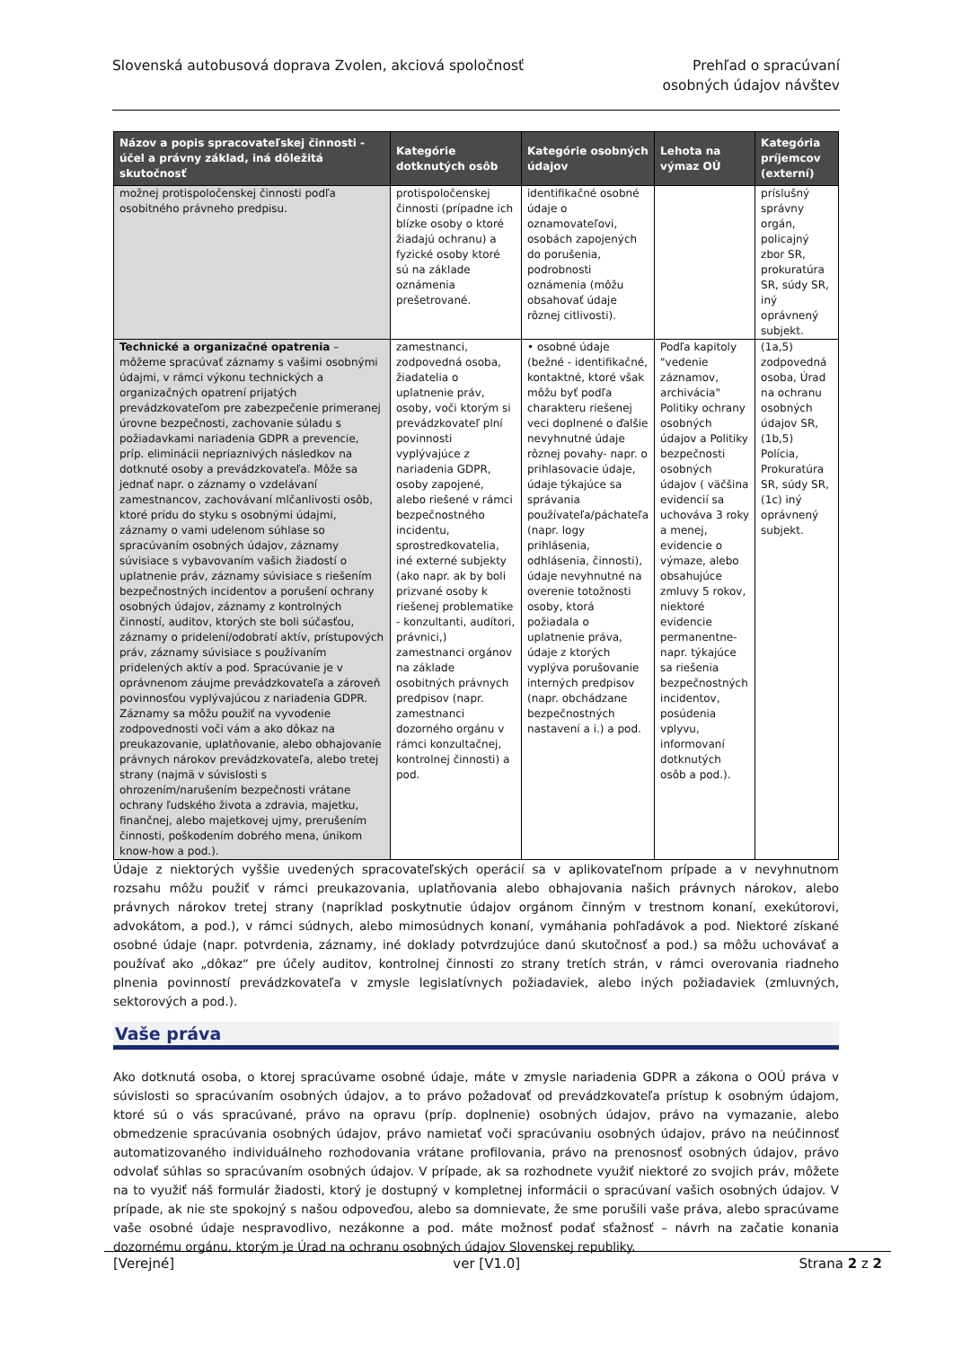Slovenská autobusová doprava Zvolen, akciová spoločnosť
Prehľad o spracúvaní
osobných údajov návštev
| Názov a popis spracovateľskej činnosti - účel a právny základ, iná dôležitá skutočnosť | Kategórie dotknutých osôb | Kategórie osobných údajov | Lehota na výmaz OÚ | Kategória príjemcov (externí) |
| --- | --- | --- | --- | --- |
| možnej protispoločenskej činnosti podľa osobitného právneho predpisu. | protispoločenskej činnosti (prípadne ich blízke osoby o ktoré žiadajú ochranu) a fyzické osoby ktoré sú na základe oznámenia prešetrované. | identifikačné osobné údaje o oznamovateľovi, osobách zapojených do porušenia, podrobnosti oznámenia (môžu obsahovať údaje rôznej citlivosti). | | príslušný správny orgán, policajný zbor SR, prokuratúra SR, súdy SR, iný oprávnený subjekt. |
| Technické a organizačné opatrenia – môžeme spracúvať záznamy s vašimi osobnými údajmi, v rámci výkonu technických a organizačných opatrení prijatých prevádzkovateľom pre zabezpečenie primeranej úrovne bezpečnosti, zachovanie súladu s požiadavkami nariadenia GDPR a prevencie, príp. eliminácii nepriaznivých následkov na dotknuté osoby a prevádzkovateľa. Môže sa jednať napr. o záznamy o vzdelávaní zamestnancov, zachovávaní mlčanlivosti osôb, ktoré prídu do styku s osobnými údajmi, záznamy o vami udelenom súhlase so spracúvaním osobných údajov, záznamy súvisiace s vybavovaním vašich žiadostí o uplatnenie práv, záznamy súvisiace s riešením bezpečnostných incidentov a porušení ochrany osobných údajov, záznamy z kontrolných činností, auditov, ktorých ste boli súčasťou, záznamy o pridelení/odobratí aktív, prístupových práv, záznamy súvisiace s používaním pridelených aktív a pod. Spracúvanie je v oprávnenom záujme prevádzkovateľa a zároveň povinnosťou vyplývajúcou z nariadenia GDPR. Záznamy sa môžu použiť na vyvodenie zodpovednosti voči vám a ako dôkaz na preukazovanie, uplatňovanie, alebo obhajovanie právnych nárokov prevádzkovateľa, alebo tretej strany (najmä v súvislosti s ohrozením/narušením bezpečnosti vrátane ochrany ľudského života a zdravia, majetku, finančnej, alebo majetkovej ujmy, prerušením činnosti, poškodením dobrého mena, únikom know-how a pod.). | zamestnanci, zodpovedná osoba, žiadatelia o uplatnenie práv, osoby, voči ktorým si prevádzkovateľ plní povinnosti vyplývajúce z nariadenia GDPR, osoby zapojené, alebo riešené v rámci bezpečnostného incidentu, sprostredkovatelia, iné externé subjekty (ako napr. ak by boli prizvané osoby k riešenej problematike - konzultanti, audítori, právnici,) zamestnanci orgánov na základe osobitných právnych predpisov (napr. zamestnanci dozorného orgánu v rámci konzultačnej, kontrolnej činnosti) a pod. | • osobné údaje (bežné - identifikačné, kontaktné, ktoré však môžu byť podľa charakteru riešenej veci doplnené o ďalšie nevyhnutné údaje rôznej povahy- napr. o prihlasovacie údaje, údaje týkajúce sa správania používateľa/páchateľa (napr. logy prihlásenia, odhlásenia, činnosti), údaje nevyhnutné na overenie totožnosti osoby, ktorá požiadala o uplatnenie práva, údaje z ktorých vyplýva porušovanie interných predpisov (napr. obchádzane bezpečnostných nastavení a i.) a pod. | Podľa kapitoly "vedenie záznamov, archivácia" Politiky ochrany osobných údajov a Politiky bezpečnosti osobných údajov ( väčšina evidencií sa uchováva 3 roky a menej, evidencie o výmaze, alebo obsahujúce zmluvy 5 rokov, niektoré evidencie permanentne- napr. týkajúce sa riešenia bezpečnostných incidentov, posúdenia vplyvu, informovaní dotknutých osôb a pod.). | (1a,5) zodpovedná osoba, Úrad na ochranu osobných údajov SR, (1b,5) Polícia, Prokuratúra SR, súdy SR, (1c) iný oprávnený subjekt. |
Údaje z niektorých vyššie uvedených spracovateľských operácií sa v aplikovateľnom prípade a v nevyhnutnom rozsahu môžu použiť v rámci preukazovania, uplatňovania alebo obhajovania našich právnych nárokov, alebo právnych nárokov tretej strany (napríklad poskytnutie údajov orgánom činným v trestnom konaní, exekútorovi, advokátom, a pod.), v rámci súdnych, alebo mimosúdnych konaní, vymáhania pohľadávok a pod. Niektoré získané osobné údaje (napr. potvrdenia, záznamy, iné doklady potvrdzujúce danú skutočnosť a pod.) sa môžu uchovávať a používať ako „dôkaz“ pre účely auditov, kontrolnej činnosti zo strany tretích strán, v rámci overovania riadneho plnenia povinností prevádzkovateľa v zmysle legislatívnych požiadaviek, alebo iných požiadaviek (zmluvných, sektorových a pod.).
Vaše práva
Ako dotknutá osoba, o ktorej spracúvame osobné údaje, máte v zmysle nariadenia GDPR a zákona o OOÚ práva v súvislosti so spracúvaním osobných údajov, a to právo požadovať od prevádzkovateľa prístup k osobným údajom, ktoré sú o vás spracúvané, právo na opravu (príp. doplnenie) osobných údajov, právo na vymazanie, alebo obmedzenie spracúvania osobných údajov, právo namietať voči spracúvaniu osobných údajov, právo na neúčinnosť automatizovaného individuálneho rozhodovania vrátane profilovania, právo na prenosnosť osobných údajov, právo odvolať súhlas so spracúvaním osobných údajov. V prípade, ak sa rozhodnete využiť niektoré zo svojich práv, môžete na to využiť náš formulár žiadosti, ktorý je dostupný v kompletnej informácii o spracúvaní vašich osobných údajov. V prípade, ak nie ste spokojný s našou odpoveďou, alebo sa domnievate, že sme porušili vaše práva, alebo spracúvame vaše osobné údaje nespravodlivo, nezákonne a pod. máte možnosť podať sťažnosť – návrh na začatie konania dozornému orgánu, ktorým je Úrad na ochranu osobných údajov Slovenskej republiky.
[Verejné] ver [V1.0] Strana 2 z 2